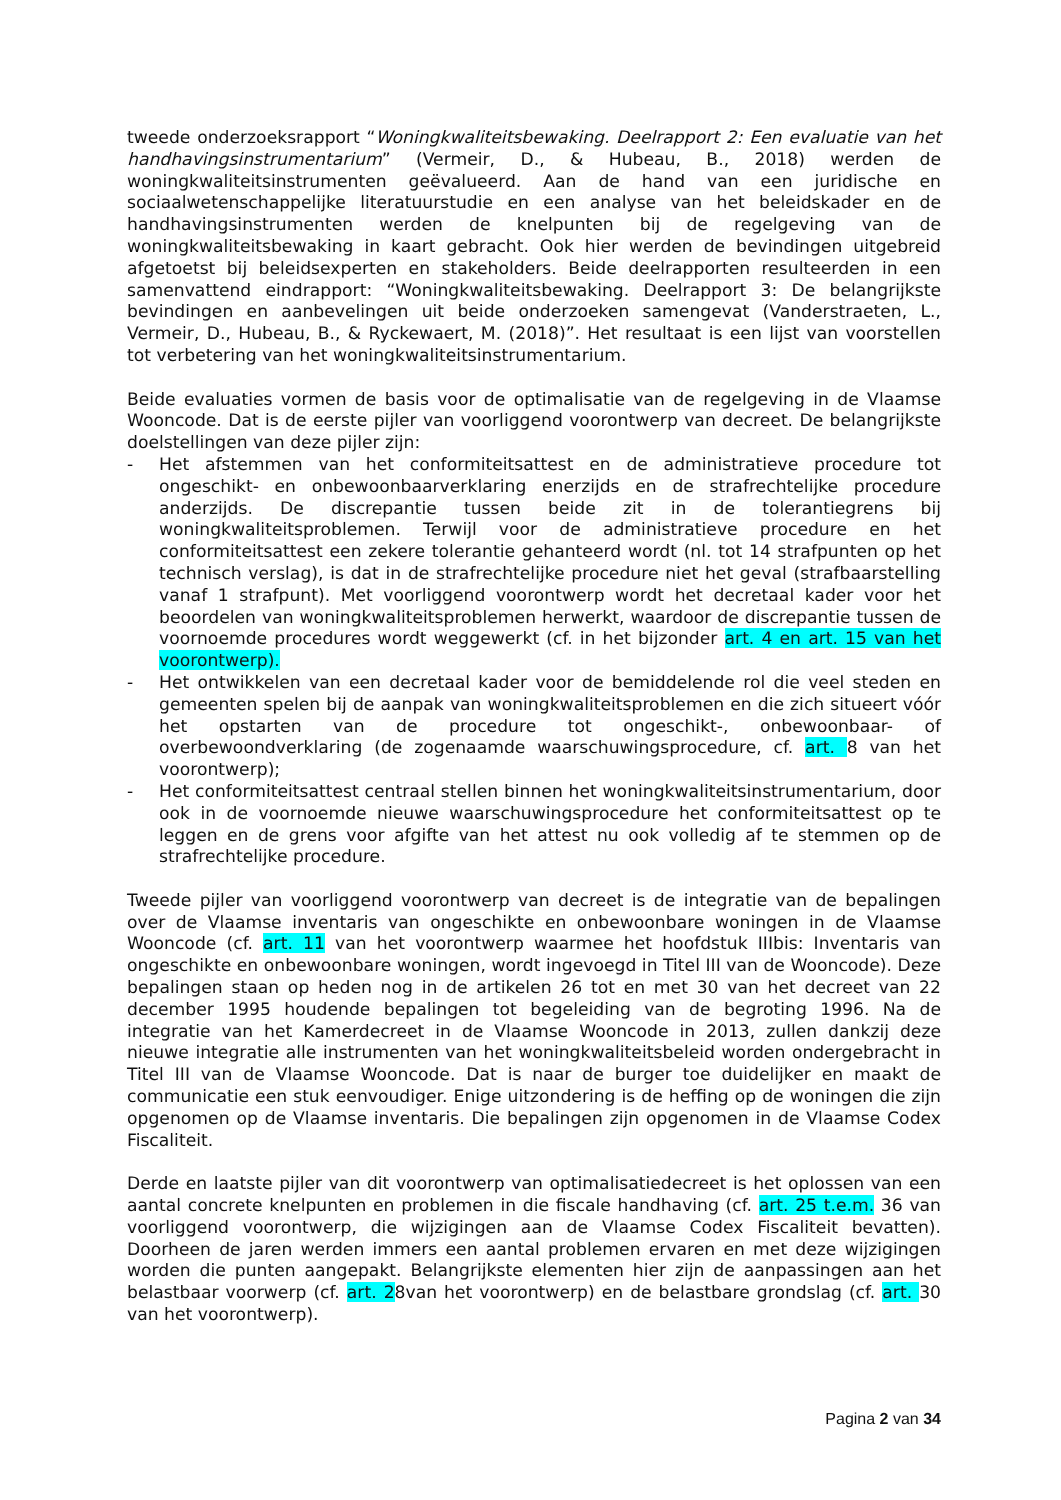tweede onderzoeksrapport “Woningkwaliteitsbewaking. Deelrapport 2: Een evaluatie van het handhavingsinstrumentarium” (Vermeir, D., & Hubeau, B., 2018) werden de woningkwaliteitsinstrumenten geëvalueerd. Aan de hand van een juridische en sociaalwetenschappelijke literatuurstudie en een analyse van het beleidskader en de handhavingsinstrumenten werden de knelpunten bij de regelgeving van de woningkwaliteitsbewaking in kaart gebracht. Ook hier werden de bevindingen uitgebreid afgetoetst bij beleidsexperten en stakeholders. Beide deelrapporten resulteerden in een samenvattend eindrapport: “Woningkwaliteitsbewaking. Deelrapport 3: De belangrijkste bevindingen en aanbevelingen uit beide onderzoeken samengevat (Vanderstraeten, L., Vermeir, D., Hubeau, B., & Ryckewaert, M. (2018)”. Het resultaat is een lijst van voorstellen tot verbetering van het woningkwaliteitsinstrumentarium.
Beide evaluaties vormen de basis voor de optimalisatie van de regelgeving in de Vlaamse Wooncode. Dat is de eerste pijler van voorliggend voorontwerp van decreet. De belangrijkste doelstellingen van deze pijler zijn:
- Het afstemmen van het conformiteitsattest en de administratieve procedure tot ongeschikt- en onbewoonbaarverklaring enerzijds en de strafrechtelijke procedure anderzijds. De discrepantie tussen beide zit in de tolerantiegrens bij woningkwaliteitsproblemen. Terwijl voor de administratieve procedure en het conformiteitsattest een zekere tolerantie gehanteerd wordt (nl. tot 14 strafpunten op het technisch verslag), is dat in de strafrechtelijke procedure niet het geval (strafbaarstelling vanaf 1 strafpunt). Met voorliggend voorontwerp wordt het decretaal kader voor het beoordelen van woningkwaliteitsproblemen herwerkt, waardoor de discrepantie tussen de voornoemde procedures wordt weggewerkt (cf. in het bijzonder art. 4 en art. 15 van het voorontwerp).
- Het ontwikkelen van een decretaal kader voor de bemiddelende rol die veel steden en gemeenten spelen bij de aanpak van woningkwaliteitsproblemen en die zich situeert vóór het opstarten van de procedure tot ongeschikt-, onbewoonbaar- of overbewoondverklaring (de zogenaamde waarschuwingsprocedure, cf. art. 8 van het voorontwerp);
- Het conformiteitsattest centraal stellen binnen het woningkwaliteitsinstrumentarium, door ook in de voornoemde nieuwe waarschuwingsprocedure het conformiteitsattest op te leggen en de grens voor afgifte van het attest nu ook volledig af te stemmen op de strafrechtelijke procedure.
Tweede pijler van voorliggend voorontwerp van decreet is de integratie van de bepalingen over de Vlaamse inventaris van ongeschikte en onbewoonbare woningen in de Vlaamse Wooncode (cf. art. 11 van het voorontwerp waarmee het hoofdstuk IIIbis: Inventaris van ongeschikte en onbewoonbare woningen, wordt ingevoegd in Titel III van de Wooncode). Deze bepalingen staan op heden nog in de artikelen 26 tot en met 30 van het decreet van 22 december 1995 houdende bepalingen tot begeleiding van de begroting 1996. Na de integratie van het Kamerdecreet in de Vlaamse Wooncode in 2013, zullen dankzij deze nieuwe integratie alle instrumenten van het woningkwaliteitsbeleid worden ondergebracht in Titel III van de Vlaamse Wooncode. Dat is naar de burger toe duidelijker en maakt de communicatie een stuk eenvoudiger. Enige uitzondering is de heffing op de woningen die zijn opgenomen op de Vlaamse inventaris. Die bepalingen zijn opgenomen in de Vlaamse Codex Fiscaliteit.
Derde en laatste pijler van dit voorontwerp van optimalisatiedecreet is het oplossen van een aantal concrete knelpunten en problemen in die fiscale handhaving (cf. art. 25 t.e.m. 36 van voorliggend voorontwerp, die wijzigingen aan de Vlaamse Codex Fiscaliteit bevatten). Doorheen de jaren werden immers een aantal problemen ervaren en met deze wijzigingen worden die punten aangepakt. Belangrijkste elementen hier zijn de aanpassingen aan het belastbaar voorwerp (cf. art. 28van het voorontwerp) en de belastbare grondslag (cf. art. 30 van het voorontwerp).
Pagina 2 van 34